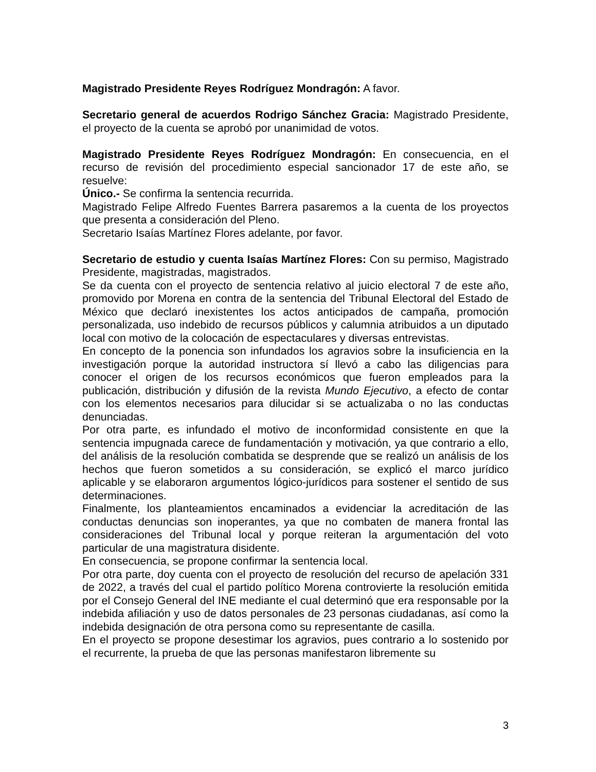Magistrado Presidente Reyes Rodríguez Mondragón: A favor.
Secretario general de acuerdos Rodrigo Sánchez Gracia: Magistrado Presidente, el proyecto de la cuenta se aprobó por unanimidad de votos.
Magistrado Presidente Reyes Rodríguez Mondragón: En consecuencia, en el recurso de revisión del procedimiento especial sancionador 17 de este año, se resuelve:
Único.- Se confirma la sentencia recurrida.
Magistrado Felipe Alfredo Fuentes Barrera pasaremos a la cuenta de los proyectos que presenta a consideración del Pleno.
Secretario Isaías Martínez Flores adelante, por favor.
Secretario de estudio y cuenta Isaías Martínez Flores: Con su permiso, Magistrado Presidente, magistradas, magistrados.
Se da cuenta con el proyecto de sentencia relativo al juicio electoral 7 de este año, promovido por Morena en contra de la sentencia del Tribunal Electoral del Estado de México que declaró inexistentes los actos anticipados de campaña, promoción personalizada, uso indebido de recursos públicos y calumnia atribuidos a un diputado local con motivo de la colocación de espectaculares y diversas entrevistas.
En concepto de la ponencia son infundados los agravios sobre la insuficiencia en la investigación porque la autoridad instructora sí llevó a cabo las diligencias para conocer el origen de los recursos económicos que fueron empleados para la publicación, distribución y difusión de la revista Mundo Ejecutivo, a efecto de contar con los elementos necesarios para dilucidar si se actualizaba o no las conductas denunciadas.
Por otra parte, es infundado el motivo de inconformidad consistente en que la sentencia impugnada carece de fundamentación y motivación, ya que contrario a ello, del análisis de la resolución combatida se desprende que se realizó un análisis de los hechos que fueron sometidos a su consideración, se explicó el marco jurídico aplicable y se elaboraron argumentos lógico-jurídicos para sostener el sentido de sus determinaciones.
Finalmente, los planteamientos encaminados a evidenciar la acreditación de las conductas denuncias son inoperantes, ya que no combaten de manera frontal las consideraciones del Tribunal local y porque reiteran la argumentación del voto particular de una magistratura disidente.
En consecuencia, se propone confirmar la sentencia local.
Por otra parte, doy cuenta con el proyecto de resolución del recurso de apelación 331 de 2022, a través del cual el partido político Morena controvierte la resolución emitida por el Consejo General del INE mediante el cual determinó que era responsable por la indebida afiliación y uso de datos personales de 23 personas ciudadanas, así como la indebida designación de otra persona como su representante de casilla.
En el proyecto se propone desestimar los agravios, pues contrario a lo sostenido por el recurrente, la prueba de que las personas manifestaron libremente su
3